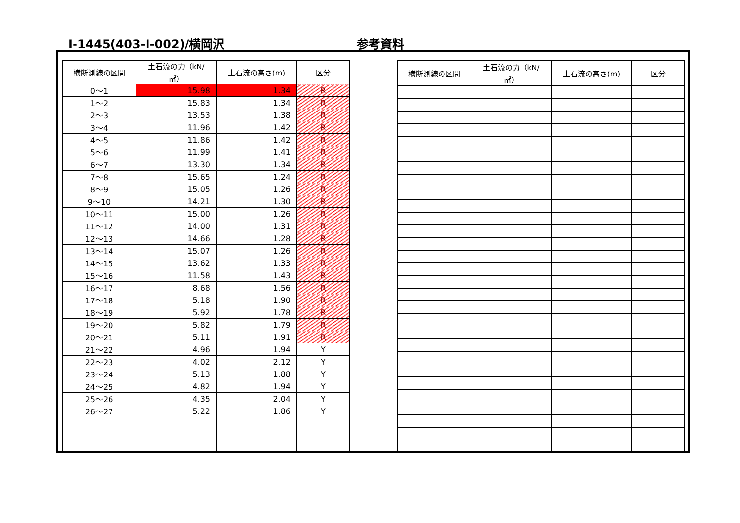Ⅰ-1445(403-Ⅰ-002)/横岡沢 参考資料
| 横断測線の区間 | 土石流の力（kN/㎡） | 土石流の高さ(m) | 区分 |
| --- | --- | --- | --- |
| 0～1 | 15.98 | 1.34 | R |
| 1～2 | 15.83 | 1.34 | R |
| 2～3 | 13.53 | 1.38 | R |
| 3～4 | 11.96 | 1.42 | R |
| 4～5 | 11.86 | 1.42 | R |
| 5～6 | 11.99 | 1.41 | R |
| 6～7 | 13.30 | 1.34 | R |
| 7～8 | 15.65 | 1.24 | R |
| 8～9 | 15.05 | 1.26 | R |
| 9～10 | 14.21 | 1.30 | R |
| 10～11 | 15.00 | 1.26 | R |
| 11～12 | 14.00 | 1.31 | R |
| 12～13 | 14.66 | 1.28 | R |
| 13～14 | 15.07 | 1.26 | R |
| 14～15 | 13.62 | 1.33 | R |
| 15～16 | 11.58 | 1.43 | R |
| 16～17 | 8.68 | 1.56 | R |
| 17～18 | 5.18 | 1.90 | R |
| 18～19 | 5.92 | 1.78 | R |
| 19～20 | 5.82 | 1.79 | R |
| 20～21 | 5.11 | 1.91 | R |
| 21～22 | 4.96 | 1.94 | Y |
| 22～23 | 4.02 | 2.12 | Y |
| 23～24 | 5.13 | 1.88 | Y |
| 24～25 | 4.82 | 1.94 | Y |
| 25～26 | 4.35 | 2.04 | Y |
| 26～27 | 5.22 | 1.86 | Y |
| 横断測線の区間 | 土石流の力（kN/㎡） | 土石流の高さ(m) | 区分 |
| --- | --- | --- | --- |